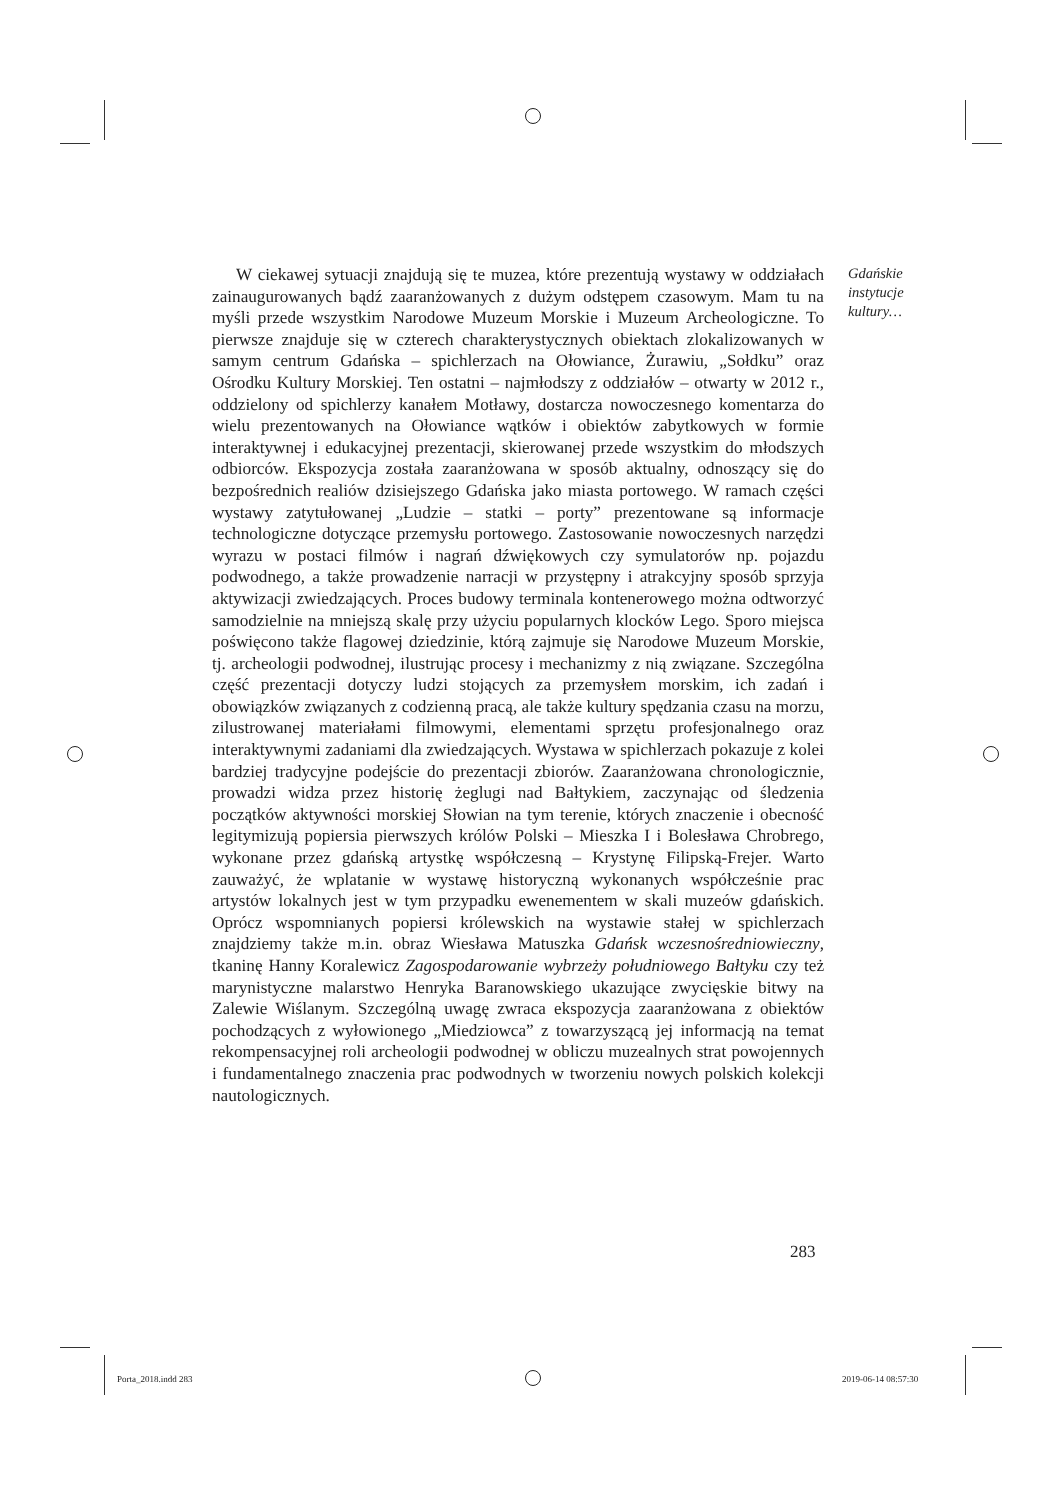Gdańskie
instytucje
kultury…
W ciekawej sytuacji znajdują się te muzea, które prezentują wystawy w oddziałach zainaugurowanych bądź zaaranżowanych z dużym odstępem czasowym. Mam tu na myśli przede wszystkim Narodowe Muzeum Morskie i Muzeum Archeologiczne. To pierwsze znajduje się w czterech charakterystycznych obiektach zlokalizowanych w samym centrum Gdańska – spichlerzach na Ołowiance, Żurawiu, „Sołdku” oraz Ośrodku Kultury Morskiej. Ten ostatni – najmłodszy z oddziałów – otwarty w 2012 r., oddzielony od spichlerzy kanałem Motławy, dostarcza nowoczesnego komentarza do wielu prezentowanych na Ołowiance wątków i obiektów zabytkowych w formie interaktywnej i edukacyjnej prezentacji, skierowanej przede wszystkim do młodszych odbiorców. Ekspozycja została zaaranżowana w sposób aktualny, odnoszący się do bezpośrednich realiów dzisiejszego Gdańska jako miasta portowego. W ramach części wystawy zatytułowanej „Ludzie – statki – porty” prezentowane są informacje technologiczne dotyczące przemysłu portowego. Zastosowanie nowoczesnych narzędzi wyrazu w postaci filmów i nagrań dźwiękowych czy symulatorów np. pojazdu podwodnego, a także prowadzenie narracji w przystępny i atrakcyjny sposób sprzyja aktywizacji zwiedzających. Proces budowy terminala kontenerowego można odtworzyć samodzielnie na mniejszą skalę przy użyciu popularnych klocków Lego. Sporo miejsca poświęcono także flagowej dziedzinie, którą zajmuje się Narodowe Muzeum Morskie, tj. archeologii podwodnej, ilustrując procesy i mechanizmy z nią związane. Szczególna część prezentacji dotyczy ludzi stojących za przemysłem morskim, ich zadań i obowiązków związanych z codzienną pracą, ale także kultury spędzania czasu na morzu, zilustrowanej materiałami filmowymi, elementami sprzętu profesjonalnego oraz interaktywnymi zadaniami dla zwiedzających. Wystawa w spichlerzach pokazuje z kolei bardziej tradycyjne podejście do prezentacji zbiorów. Zaaranżowana chronologicznie, prowadzi widza przez historię żeglugi nad Bałtykiem, zaczynając od śledzenia początków aktywności morskiej Słowian na tym terenie, których znaczenie i obecność legitymizują popiersia pierwszych królów Polski – Mieszka I i Bolesława Chrobrego, wykonane przez gdańską artystkę współczesną – Krystynę Filipską-Frejer. Warto zauważyć, że wplatanie w wystawę historyczną wykonanych współcześnie prac artystów lokalnych jest w tym przypadku ewenementem w skali muzeów gdańskich. Oprócz wspomnianych popiersi królewskich na wystawie stałej w spichlerzach znajdziemy także m.in. obraz Wiesława Matuszka Gdańsk wczesnośredniowieczny, tkaninę Hanny Koralewicz Zagospodarowanie wybrzeży południowego Bałtyku czy też marynistyczne malarstwo Henryka Baranowskiego ukazujące zwycięskie bitwy na Zalewie Wiślanym. Szczególną uwagę zwraca ekspozycja zaaranżowana z obiektów pochodzących z wyłowionego „Miedziowca” z towarzyszącą jej informacją na temat rekompensacyjnej roli archeologii podwodnej w obliczu muzealnych strat powojennych i fundamentalnego znaczenia prac podwodnych w tworzeniu nowych polskich kolekcji nautologicznych.
283
Porta_2018.indd 283 2019-06-14 08:57:30